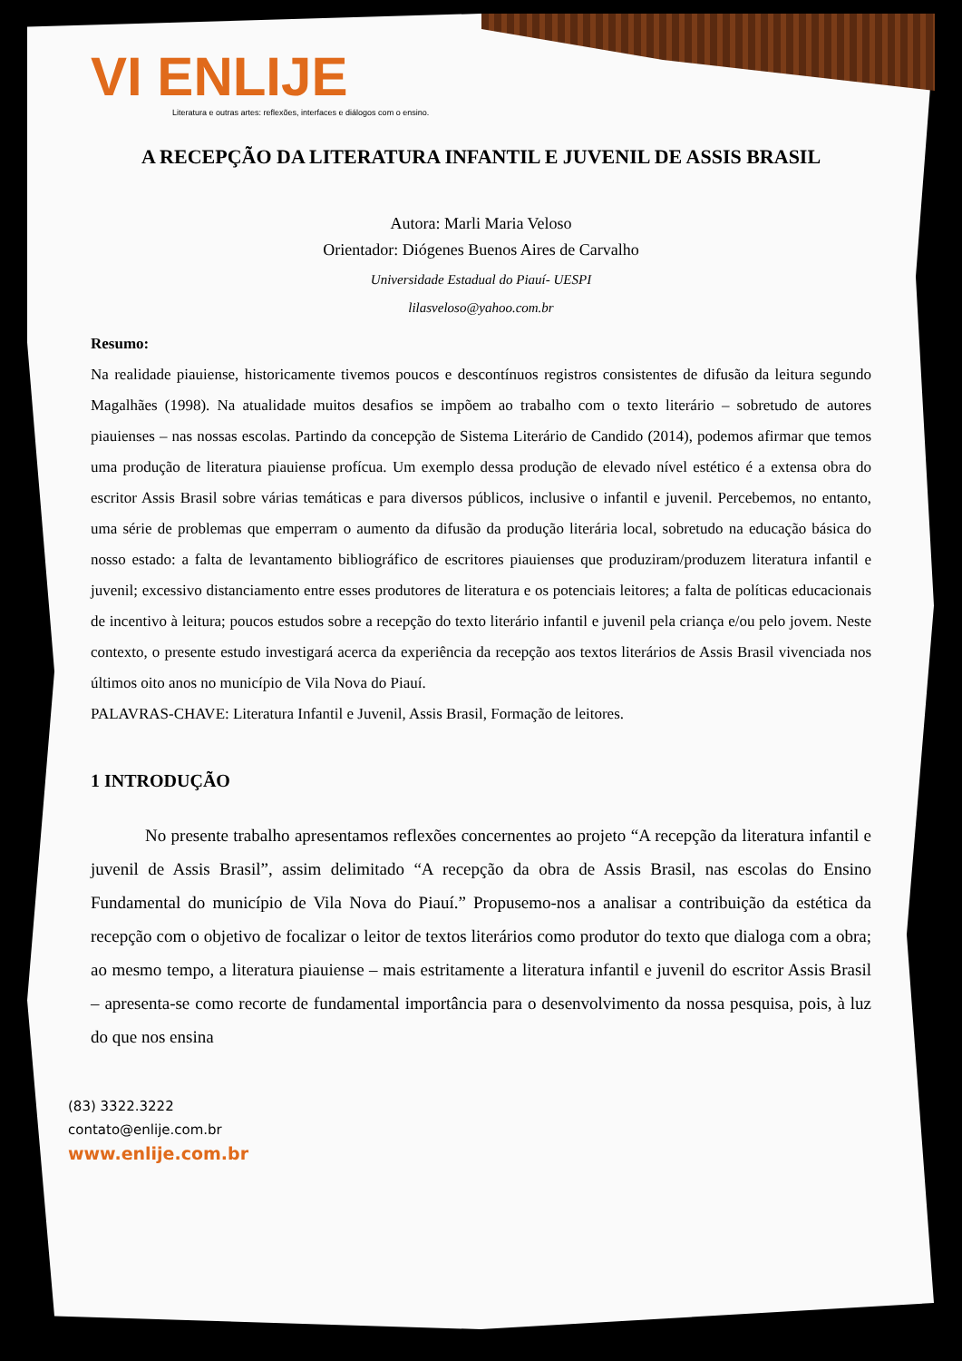VI ENLIJE
Literatura e outras artes: reflexões, interfaces e diálogos com o ensino.
A RECEPÇÃO DA LITERATURA INFANTIL E JUVENIL DE ASSIS BRASIL
Autora: Marli Maria Veloso
Orientador: Diógenes Buenos Aires de Carvalho
Universidade Estadual do Piauí- UESPI
lilasveloso@yahoo.com.br
Resumo:
Na realidade piauiense, historicamente tivemos poucos e descontínuos registros consistentes de difusão da leitura segundo Magalhães (1998). Na atualidade muitos desafios se impõem ao trabalho com o texto literário – sobretudo de autores piauienses – nas nossas escolas. Partindo da concepção de Sistema Literário de Candido (2014), podemos afirmar que temos uma produção de literatura piauiense profícua. Um exemplo dessa produção de elevado nível estético é a extensa obra do escritor Assis Brasil sobre várias temáticas e para diversos públicos, inclusive o infantil e juvenil. Percebemos, no entanto, uma série de problemas que emperram o aumento da difusão da produção literária local, sobretudo na educação básica do nosso estado: a falta de levantamento bibliográfico de escritores piauienses que produziram/produzem literatura infantil e juvenil; excessivo distanciamento entre esses produtores de literatura e os potenciais leitores; a falta de políticas educacionais de incentivo à leitura; poucos estudos sobre a recepção do texto literário infantil e juvenil pela criança e/ou pelo jovem. Neste contexto, o presente estudo investigará acerca da experiência da recepção aos textos literários de Assis Brasil vivenciada nos últimos oito anos no município de Vila Nova do Piauí.
PALAVRAS-CHAVE: Literatura Infantil e Juvenil, Assis Brasil, Formação de leitores.
1 INTRODUÇÃO
No presente trabalho apresentamos reflexões concernentes ao projeto “A recepção da literatura infantil e juvenil de Assis Brasil”, assim delimitado “A recepção da obra de Assis Brasil, nas escolas do Ensino Fundamental do município de Vila Nova do Piauí.” Propusemo-nos a analisar a contribuição da estética da recepção com o objetivo de focalizar o leitor de textos literários como produtor do texto que dialoga com a obra; ao mesmo tempo, a literatura piauiense – mais estritamente a literatura infantil e juvenil do escritor Assis Brasil – apresenta-se como recorte de fundamental importância para o desenvolvimento da nossa pesquisa, pois, à luz do que nos ensina
(83) 3322.3222
contato@enlije.com.br
www.enlije.com.br